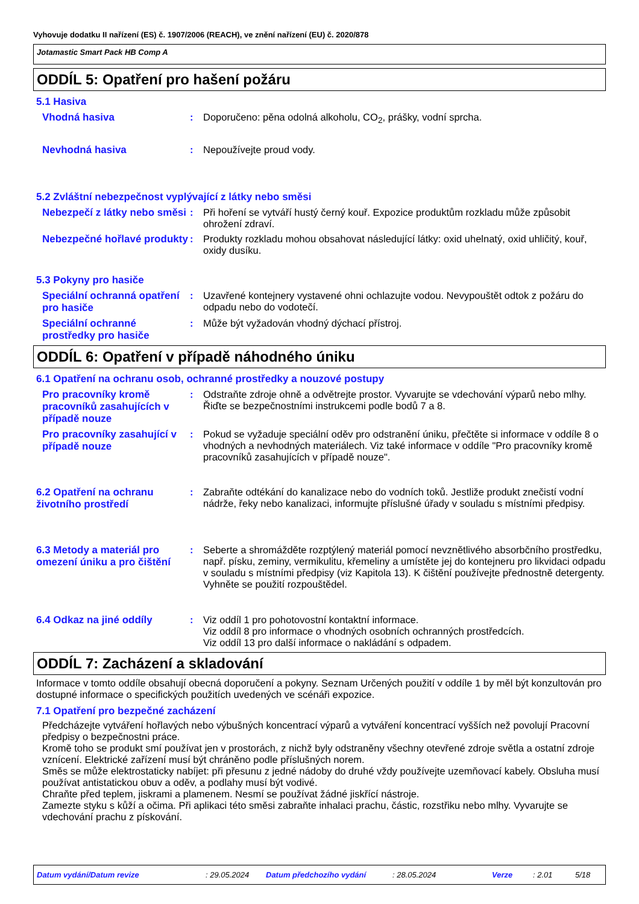Vyhovuje dodatku II nařízení (ES) č. 1907/2006 (REACH), ve znění nařízení (EU) č. 2020/878
Jotamastic Smart Pack HB Comp A
ODDÍL 5: Opatření pro hašení požáru
5.1 Hasiva
Vhodná hasiva : Doporučeno: pěna odolná alkoholu, CO<sub>2</sub>, prášky, vodní sprcha.
Nevhodná hasiva : Nepoužívejte proud vody.
5.2 Zvláštní nebezpečnost vyplývající z látky nebo směsi
Nebezpečí z látky nebo směsi
: Při hoření se vytváří hustý černý kouř. Expozice produktům rozkladu může způsobit ohrožení zdraví.
Nebezpečné hořlavé produkty
: Produkty rozkladu mohou obsahovat následující látky: oxid uhelnatý, oxid uhličitý, kouř, oxidy dusíku.
5.3 Pokyny pro hasiče
Speciální ochranná opatření pro hasiče
: Uzavřené kontejnery vystavené ohni ochlazujte vodou. Nevypouštět odtok z požáru do odpadu nebo do vodotečí.
Speciální ochranné prostředky pro hasiče
: Může být vyžadován vhodný dýchací přístroj.
ODDÍL 6: Opatření v případě náhodného úniku
6.1 Opatření na ochranu osob, ochranné prostředky a nouzové postupy
Pro pracovníky kromě pracovníků zasahujících v případě nouze
: Odstraňte zdroje ohně a odvětrejte prostor. Vyvarujte se vdechování výparů nebo mlhy. Řiďte se bezpečnostními instrukcemi podle bodů 7 a 8.
Pro pracovníky zasahující v případě nouze
: Pokud se vyžaduje speciální oděv pro odstranění úniku, přečtěte si informace v oddíle 8 o vhodných a nevhodných materiálech. Viz také informace v oddíle "Pro pracovníky kromě pracovníků zasahujících v případě nouze".
6.2 Opatření na ochranu životního prostředí
: Zabraňte odtékání do kanalizace nebo do vodních toků. Jestliže produkt znečistí vodní nádrže, řeky nebo kanalizaci, informujte příslušné úřady v souladu s místními předpisy.
6.3 Metody a materiál pro omezení úniku a pro čištění
: Seberte a shromážděte rozptýlený materiál pomocí nevznětlivého absorbčního prostředku, např. písku, zeminy, vermikulitu, křemeliny a umístěte jej do kontejneru pro likvidaci odpadu v souladu s místními předpisy (viz Kapitola 13). K čištění používejte přednostně detergenty. Vyhněte se použití rozpouštědel.
6.4 Odkaz na jiné oddíly : Viz oddíl 1 pro pohotovostní kontaktní informace.
Viz oddíl 8 pro informace o vhodných osobních ochranných prostředcích.
Viz oddíl 13 pro další informace o nakládání s odpadem.
ODDÍL 7: Zacházení a skladování
Informace v tomto oddíle obsahují obecná doporučení a pokyny. Seznam Určených použití v oddíle 1 by měl být konzultován pro dostupné informace o specifických použitích uvedených ve scénáři expozice.
7.1 Opatření pro bezpečné zacházení
Předcházejte vytváření hořlavých nebo výbušných koncentrací výparů a vytváření koncentrací vyšších než povolují Pracovní předpisy o bezpečnostni práce.
Kromě toho se produkt smí používat jen v prostorách, z nichž byly odstraněny všechny otevřené zdroje světla a ostatní zdroje vznícení. Elektrické zařízení musí být chráněno podle příslušných norem.
Směs se může elektrostaticky nabíjet: při přesunu z jedné nádoby do druhé vždy používejte uzemňovací kabely. Obsluha musí používat antistatickou obuv a oděv, a podlahy musí být vodivé.
Chraňte před teplem, jiskrami a plamenem. Nesmí se používat žádné jiskřící nástroje.
Zamezte styku s kůží a očima. Při aplikaci této směsi zabraňte inhalaci prachu, částic, rozstřiku nebo mlhy. Vyvarujte se vdechování prachu z pískování.
Datum vydání/Datum revize: 29.05.2024 Datum předchozího vydání: 28.05.2024 Verze: 2.01 5/18